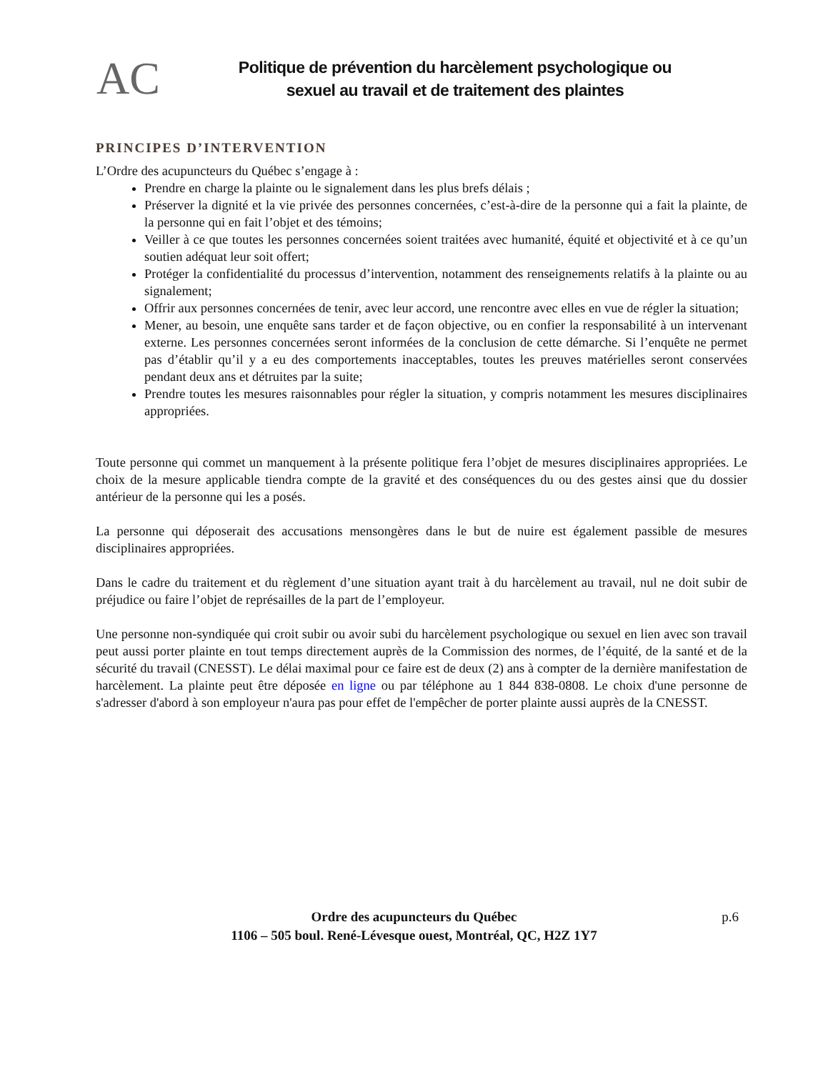AC
Politique de prévention du harcèlement psychologique ou
sexuel au travail et de traitement des plaintes
PRINCIPES D’INTERVENTION
L’Ordre des acupuncteurs du Québec s’engage à :
Prendre en charge la plainte ou le signalement dans les plus brefs délais ;
Préserver la dignité et la vie privée des personnes concernées, c’est-à-dire de la personne qui a fait la plainte, de la personne qui en fait l’objet et des témoins;
Veiller à ce que toutes les personnes concernées soient traitées avec humanité, équité et objectivité et à ce qu’un soutien adéquat leur soit offert;
Protéger la confidentialité du processus d’intervention, notamment des renseignements relatifs à la plainte ou au signalement;
Offrir aux personnes concernées de tenir, avec leur accord, une rencontre avec elles en vue de régler la situation;
Mener, au besoin, une enquête sans tarder et de façon objective, ou en confier la responsabilité à un intervenant externe. Les personnes concernées seront informées de la conclusion de cette démarche. Si l’enquête ne permet pas d’établir qu’il y a eu des comportements inacceptables, toutes les preuves matérielles seront conservées pendant deux ans et détruites par la suite;
Prendre toutes les mesures raisonnables pour régler la situation, y compris notamment les mesures disciplinaires appropriées.
Toute personne qui commet un manquement à la présente politique fera l’objet de mesures disciplinaires appropriées. Le choix de la mesure applicable tiendra compte de la gravité et des conséquences du ou des gestes ainsi que du dossier antérieur de la personne qui les a posés.
La personne qui déposerait des accusations mensongères dans le but de nuire est également passible de mesures disciplinaires appropriées.
Dans le cadre du traitement et du règlement d’une situation ayant trait à du harcèlement au travail, nul ne doit subir de préjudice ou faire l’objet de représailles de la part de l’employeur.
Une personne non-syndiquée qui croit subir ou avoir subi du harcèlement psychologique ou sexuel en lien avec son travail peut aussi porter plainte en tout temps directement auprès de la Commission des normes, de l’équité, de la santé et de la sécurité du travail (CNESST). Le délai maximal pour ce faire est de deux (2) ans à compter de la dernière manifestation de harcèlement. La plainte peut être déposée en ligne ou par téléphone au 1 844 838-0808. Le choix d'une personne de s'adresser d'abord à son employeur n'aura pas pour effet de l'empêcher de porter plainte aussi auprès de la CNESST.
Ordre des acupuncteurs du Québec p.6
1106 – 505 boul. René-Lévesque ouest, Montréal, QC, H2Z 1Y7